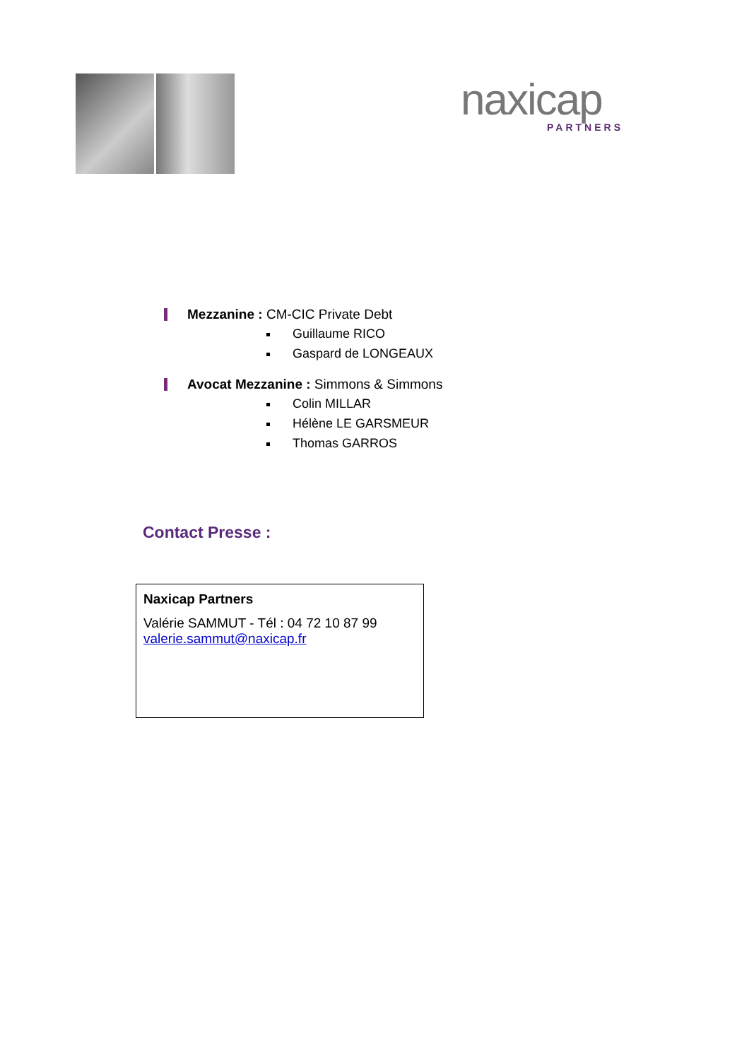naxicap
PARTNERS
Mezzanine : CM-CIC Private Debt
Guillaume RICO
Gaspard de LONGEAUX
Avocat Mezzanine : Simmons & Simmons
Colin MILLAR
Hélène LE GARSMEUR
Thomas GARROS
Contact Presse :
Naxicap Partners
Valérie SAMMUT - Tél : 04 72 10 87 99
valerie.sammut@naxicap.fr